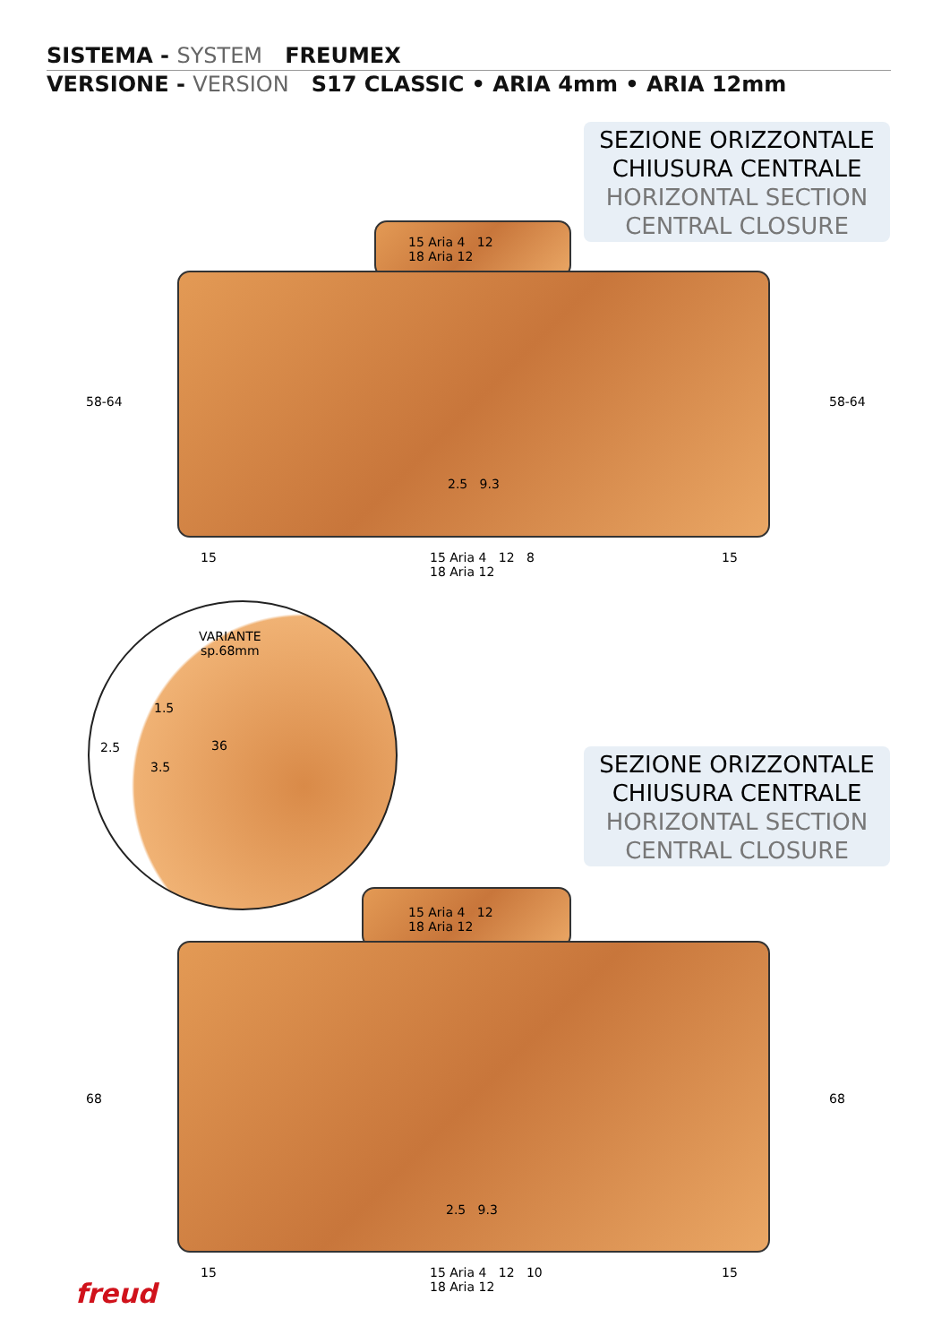SISTEMA - SYSTEM FREUMEX
VERSIONE - VERSION S17 CLASSIC • ARIA 4mm • ARIA 12mm
SEZIONE ORIZZONTALE
CHIUSURA CENTRALE
HORIZONTAL SECTION
CENTRAL CLOSURE
15 Aria 4 12
18 Aria 12
58-64 58-64
2.5 9.3
15
15 Aria 4 12 8
18 Aria 12
15
VARIANTE
sp.68mm
36
2.5
3.5
1.5
SEZIONE ORIZZONTALE
CHIUSURA CENTRALE
HORIZONTAL SECTION
CENTRAL CLOSURE
15 Aria 4 12
18 Aria 12
68 68
2.5 9.3
15
15 Aria 4 12 10
18 Aria 12
15
freud